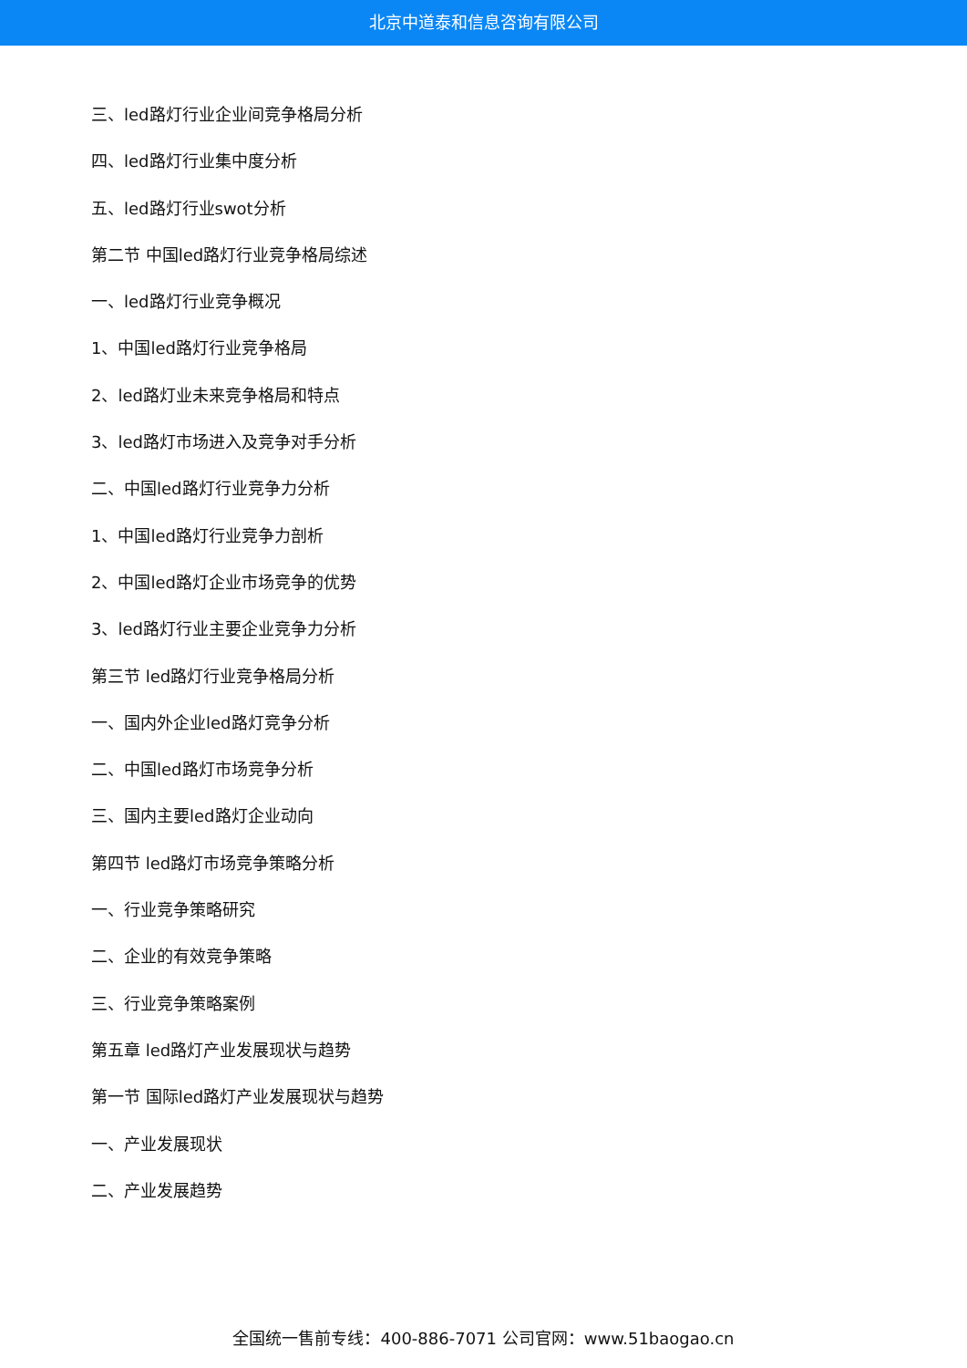北京中道泰和信息咨询有限公司
三、led路灯行业企业间竞争格局分析
四、led路灯行业集中度分析
五、led路灯行业swot分析
第二节 中国led路灯行业竞争格局综述
一、led路灯行业竞争概况
1、中国led路灯行业竞争格局
2、led路灯业未来竞争格局和特点
3、led路灯市场进入及竞争对手分析
二、中国led路灯行业竞争力分析
1、中国led路灯行业竞争力剖析
2、中国led路灯企业市场竞争的优势
3、led路灯行业主要企业竞争力分析
第三节 led路灯行业竞争格局分析
一、国内外企业led路灯竞争分析
二、中国led路灯市场竞争分析
三、国内主要led路灯企业动向
第四节 led路灯市场竞争策略分析
一、行业竞争策略研究
二、企业的有效竞争策略
三、行业竞争策略案例
第五章 led路灯产业发展现状与趋势
第一节 国际led路灯产业发展现状与趋势
一、产业发展现状
二、产业发展趋势
全国统一售前专线：400-886-7071 公司官网：www.51baogao.cn